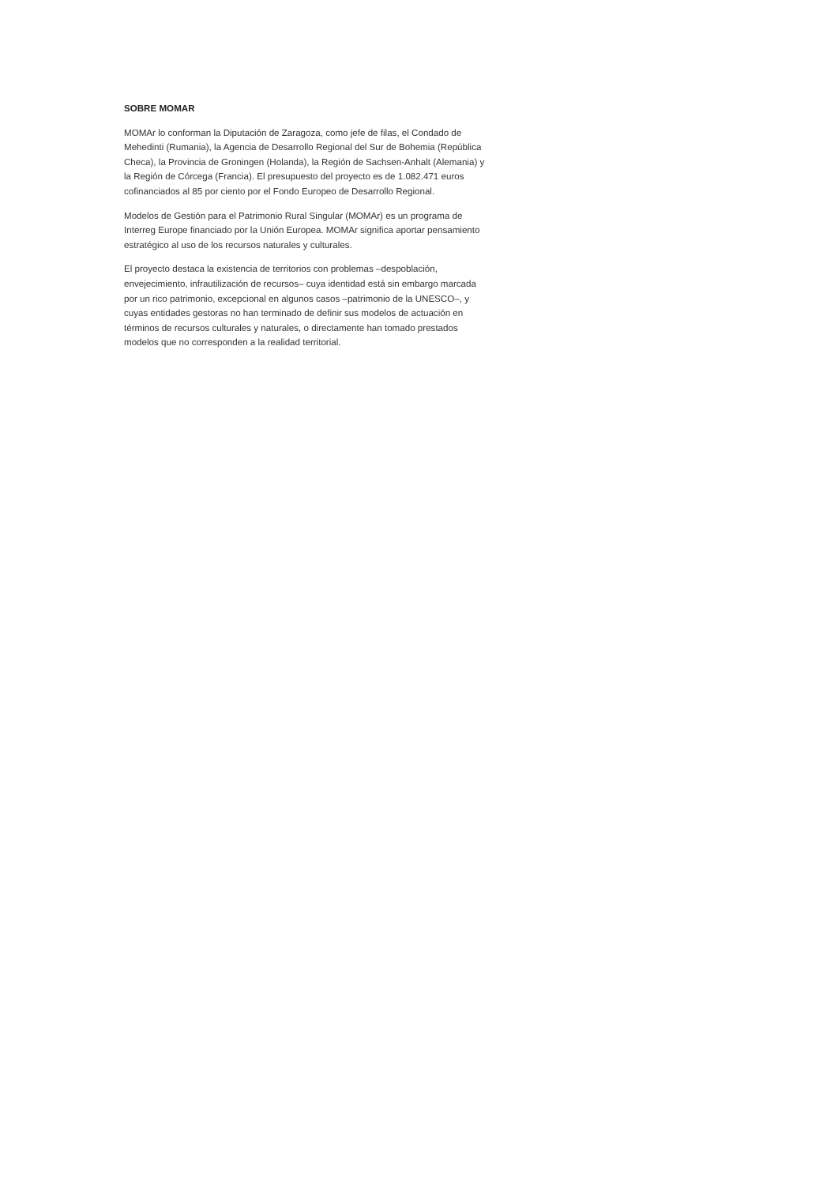SOBRE MOMAR
MOMAr lo conforman la Diputación de Zaragoza, como jefe de filas, el Condado de Mehedinti (Rumania), la Agencia de Desarrollo Regional del Sur de Bohemia (República Checa), la Provincia de Groningen (Holanda), la Región de Sachsen-Anhalt (Alemania) y la Región de Córcega (Francia). El presupuesto del proyecto es de 1.082.471 euros cofinanciados al 85 por ciento por el Fondo Europeo de Desarrollo Regional.
Modelos de Gestión para el Patrimonio Rural Singular (MOMAr) es un programa de Interreg Europe financiado por la Unión Europea. MOMAr significa aportar pensamiento estratégico al uso de los recursos naturales y culturales.
El proyecto destaca la existencia de territorios con problemas –despoblación, envejecimiento, infrautilización de recursos– cuya identidad está sin embargo marcada por un rico patrimonio, excepcional en algunos casos –patrimonio de la UNESCO–, y cuyas entidades gestoras no han terminado de definir sus modelos de actuación en términos de recursos culturales y naturales, o directamente han tomado prestados modelos que no corresponden a la realidad territorial.